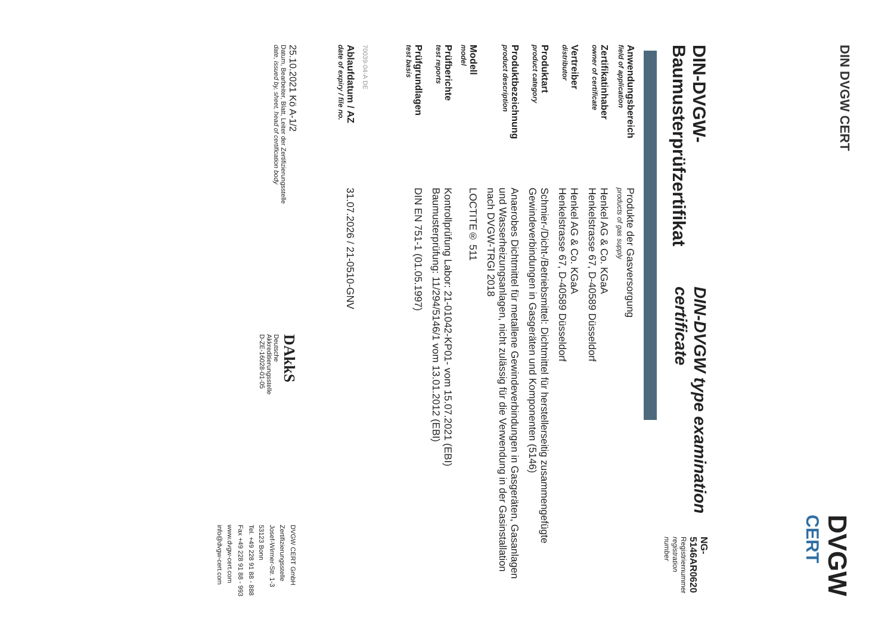DIN DVGW CERT
DVGW
CERT
DIN-DVGW-Baumusterprüfzertifikat
DIN-DVGW type examination certificate
NG-5146AR0620
Registriernummer
registration number
| Anwendungsbereich field of application | Produkte der Gasversorgung products of gas supply |
| Zertifikatinhaber owner of certificate | Henkel AG & Co. KGaA Henkelstrasse 67, D-40589 Düsseldorf |
| Vertreiber distributor | Henkel AG & Co. KGaA Henkelstrasse 67, D-40589 Düsseldorf |
| Produktart product category | Schmier-/Dicht-/Betriebsmittel: Dichtmittel für herstellerseitig zusammengefügte Gewindeverbindungen in Gasgeräten und Komponenten (5146) |
| Produktbezeichnung product description | Anaerobes Dichtmittel für metallene Gewindeverbindungen in Gasgeräten, Gasanlagen und Wasserheizungsanlagen, nicht zulässig für die Verwendung in der Gasinstallation nach DVGW-TRGI 2018 |
| Modell model | LOCTITE® 511 |
| Prüfberichte test reports | Kontrollprüfung Labor: 21-01042-KP01- vom 15.07.2021 (EBI) Baumusterprüfung: 11/294/5146/1 vom 13.01.2012 (EBI) |
| Prüfgrundlagen test basis | DIN EN 751-1 (01.05.1997) |
| 70039-04-A DE | |
| Ablaufdatum / AZ date of expiry / file no. | 31.07.2026 / 21-0510-GNV |
25.10.2021 Kö A-1/2
Datum, Bearbeiter, Blatt, Leiter der Zertifizierungsstelle
date, issued by, sheet, head of certification body
DAkkS
Deutsche
Akkreditierungsstelle
D-ZE-16028-01-05
DVGW CERT GmbH
Zertifizierungsstelle
Josef-Wirmer-Str. 1-3
53123 Bonn
Tel. +49 228 91 88 - 888
Fax +49 228 91 88 - 993
www.dvgw-cert.com
info@dvgw-cert.com